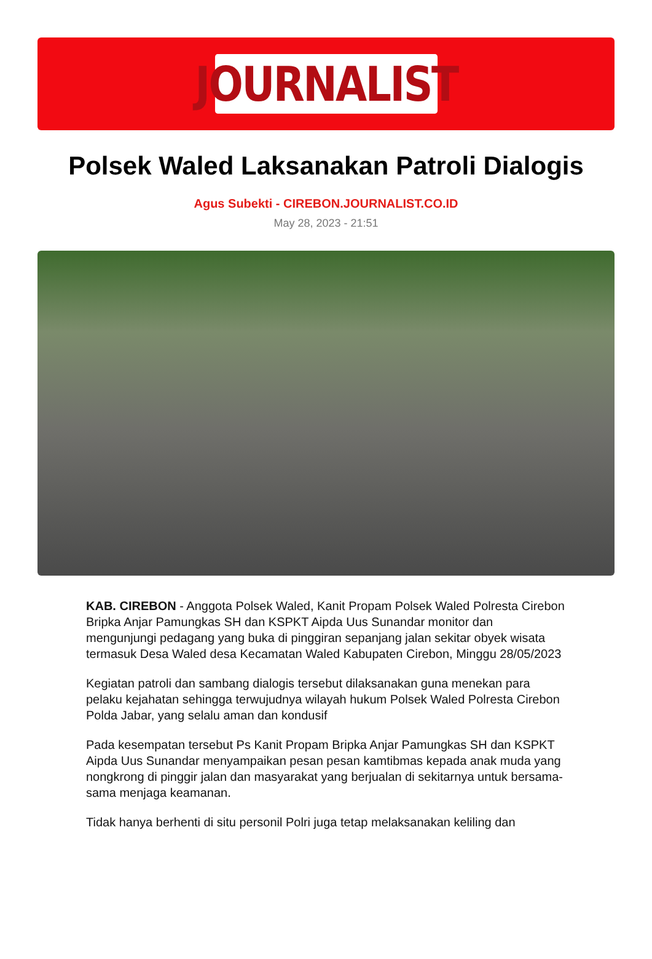JOURNALIST
Polsek Waled Laksanakan Patroli Dialogis
Agus Subekti - CIREBON.JOURNALIST.CO.ID
May 28, 2023 - 21:51
KAB. CIREBON - Anggota Polsek Waled, Kanit Propam Polsek Waled Polresta Cirebon Bripka Anjar Pamungkas SH dan KSPKT Aipda Uus Sunandar monitor dan mengunjungi pedagang yang buka di pinggiran sepanjang jalan sekitar obyek wisata termasuk Desa Waled desa Kecamatan Waled Kabupaten Cirebon, Minggu 28/05/2023
Kegiatan patroli dan sambang dialogis tersebut dilaksanakan guna menekan para pelaku kejahatan sehingga terwujudnya wilayah hukum Polsek Waled Polresta Cirebon Polda Jabar, yang selalu aman dan kondusif
Pada kesempatan tersebut Ps Kanit Propam Bripka Anjar Pamungkas SH dan KSPKT Aipda Uus Sunandar menyampaikan pesan pesan kamtibmas kepada anak muda yang nongkrong di pinggir jalan dan masyarakat yang berjualan di sekitarnya untuk bersama-sama menjaga keamanan.
Tidak hanya berhenti di situ personil Polri juga tetap melaksanakan keliling dan